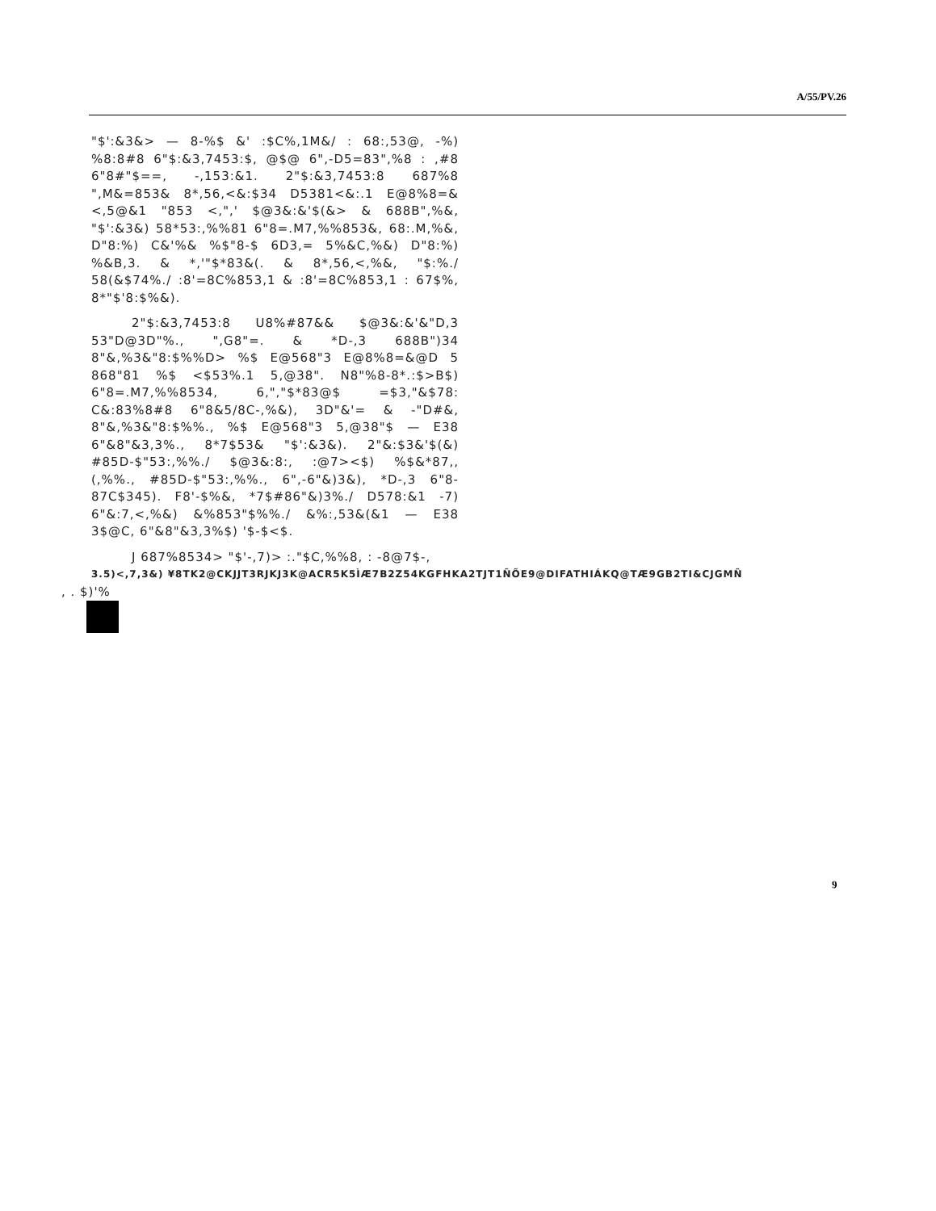A/55/PV.26
"$':&3&> — 8-%$ &' :$C%,1M&/ : 68:,53@, -%) %8:8#8 6"$:&3,7453:$, @$@ 6",-D5=83",%8 : ,#8 6"8#"$==, -,153:&1. 2"$:&3,7453:8 687%8 ",M&=853& 8*,56,<&:$34 D5381<&:.1 E@8%8=&<,5@&1 "853 <,",' $@3&:&'$(&> & 688B",%&, "$':&3&) 58*53:,%%81 6"8=.M7,%%853&, 68:.M,%&, D"8:%) C&'%& %$"8-$ 6D3,= 5%&C,%&) D"8:%) %&B,3. & *,'"$*83&(. & 8*,56,<,%&, "$:%./ 58(&$74%./ :8'=8C%853,1 & :8'=8C%853,1 : 67$%, 8*"$'8:$%&).
2"$:&3,7453:8 U8%#87&& $@3&:&'&"D,3 53"D@3D"%., ",G8"=. & *D-,3 688B")34 8"&,%3&"8:$%%D> %$ E@568"3 E@8%8=&@D 5 868"81 %$ <$53%.1 5,@38". N8"%8-8*.:$>B$) 6"8=.M7,%%8534, 6,","$*83@$ =$3,"&$78: C&:83%8#8 6"8&5/8C-,%&), 3D"&'= & -"D#&, 8"&,%3&"8:$%%., %$ E@568"3 5,@38"$ — E38 6"&8"&3,3%., 8*7$53& "$':&3&). 2"&:$3&'$(&) #85D-$"53:,%%./ $@3&:8:, :@7><$) %$&*87,, (,%%., #85D-$"53:,%%., 6",-6"&)3&), *D-,3 6"8-87C$345). F8'-$%&, *7$#86"&)3%./ D578:&1 -7) 6"&:7,<,%&) &%853"$%%./ &%:,53&(&1 — E38 3$@C, 6"&8"&3,3%$) '$-$<$.
J 687%8534> "$'-,7)> :."$C,%%8, : -8@7$-,
3.5)<,7,3&) ¥8TK2@CKJJT3RJKJ3K@ACR5K5ÌÆ7B2Z54KGFHKA2TJT1ÑÕE9@DIFATHIÁKQ@TÆ9GB2TI&CJGMÑ
, . $)'%
9